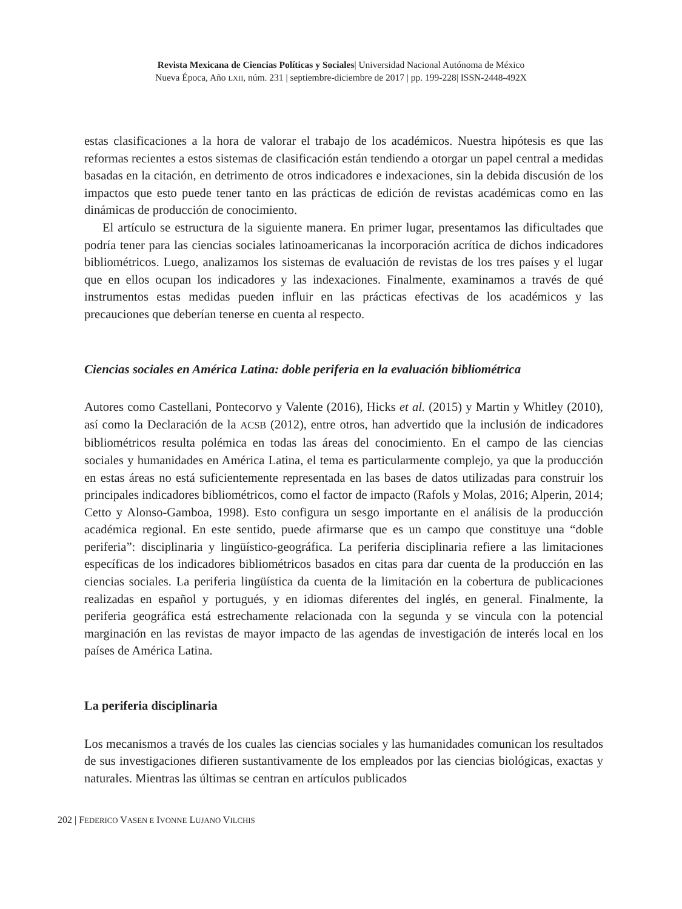Revista Mexicana de Ciencias Políticas y Sociales| Universidad Nacional Autónoma de México
Nueva Época, Año LXII, núm. 231 | septiembre-diciembre de 2017 | pp. 199-228| ISSN-2448-492X
estas clasificaciones a la hora de valorar el trabajo de los académicos. Nuestra hipótesis es que las reformas recientes a estos sistemas de clasificación están tendiendo a otorgar un papel central a medidas basadas en la citación, en detrimento de otros indicadores e indexaciones, sin la debida discusión de los impactos que esto puede tener tanto en las prácticas de edición de revistas académicas como en las dinámicas de producción de conocimiento.
El artículo se estructura de la siguiente manera. En primer lugar, presentamos las dificultades que podría tener para las ciencias sociales latinoamericanas la incorporación acrítica de dichos indicadores bibliométricos. Luego, analizamos los sistemas de evaluación de revistas de los tres países y el lugar que en ellos ocupan los indicadores y las indexaciones. Finalmente, examinamos a través de qué instrumentos estas medidas pueden influir en las prácticas efectivas de los académicos y las precauciones que deberían tenerse en cuenta al respecto.
Ciencias sociales en América Latina: doble periferia en la evaluación bibliométrica
Autores como Castellani, Pontecorvo y Valente (2016), Hicks et al. (2015) y Martin y Whitley (2010), así como la Declaración de la ACSB (2012), entre otros, han advertido que la inclusión de indicadores bibliométricos resulta polémica en todas las áreas del conocimiento. En el campo de las ciencias sociales y humanidades en América Latina, el tema es particularmente complejo, ya que la producción en estas áreas no está suficientemente representada en las bases de datos utilizadas para construir los principales indicadores bibliométricos, como el factor de impacto (Rafols y Molas, 2016; Alperin, 2014; Cetto y Alonso-Gamboa, 1998). Esto configura un sesgo importante en el análisis de la producción académica regional. En este sentido, puede afirmarse que es un campo que constituye una “doble periferia”: disciplinaria y lingüístico-geográfica. La periferia disciplinaria refiere a las limitaciones específicas de los indicadores bibliométricos basados en citas para dar cuenta de la producción en las ciencias sociales. La periferia lingüística da cuenta de la limitación en la cobertura de publicaciones realizadas en español y portugués, y en idiomas diferentes del inglés, en general. Finalmente, la periferia geográfica está estrechamente relacionada con la segunda y se vincula con la potencial marginación en las revistas de mayor impacto de las agendas de investigación de interés local en los países de América Latina.
La periferia disciplinaria
Los mecanismos a través de los cuales las ciencias sociales y las humanidades comunican los resultados de sus investigaciones difieren sustantivamente de los empleados por las ciencias biológicas, exactas y naturales. Mientras las últimas se centran en artículos publicados
202 | FEDERICO VASEN E IVONNE LUJANO VILCHIS